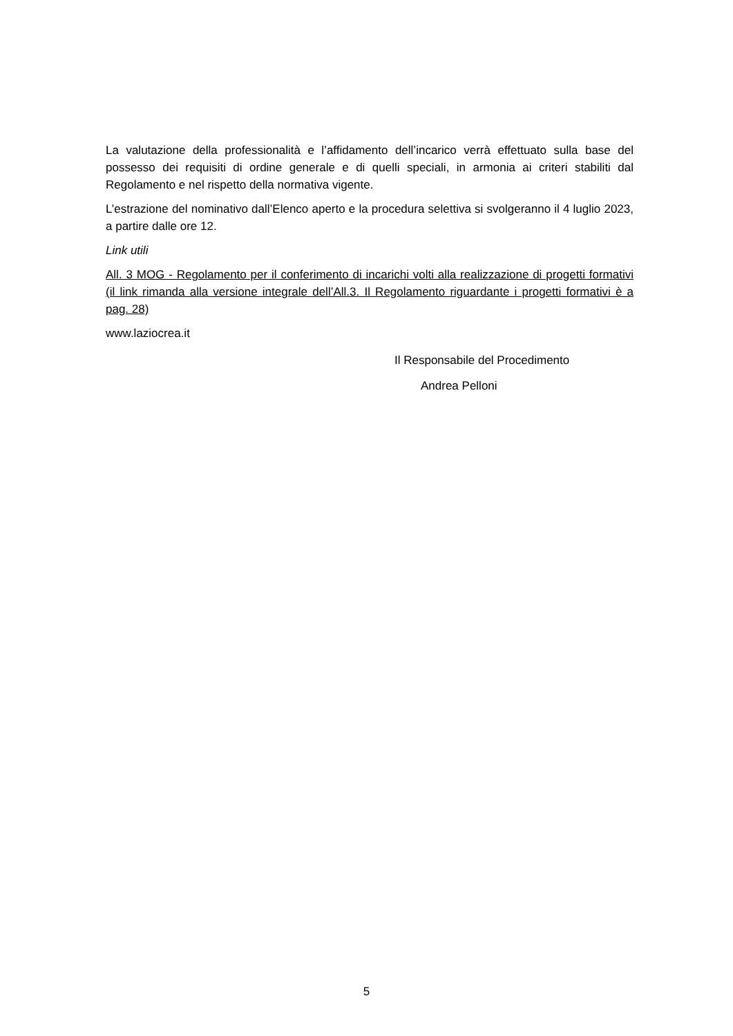La valutazione della professionalità e l’affidamento dell’incarico verrà effettuato sulla base del possesso dei requisiti di ordine generale e di quelli speciali, in armonia ai criteri stabiliti dal Regolamento e nel rispetto della normativa vigente.
L’estrazione del nominativo dall’Elenco aperto e la procedura selettiva si svolgeranno il 4 luglio 2023, a partire dalle ore 12.
Link utili
All. 3 MOG - Regolamento per il conferimento di incarichi volti alla realizzazione di progetti formativi (il link rimanda alla versione integrale dell’All.3. Il Regolamento riguardante i progetti formativi è a pag. 28)
www.laziocrea.it
Il Responsabile del Procedimento
Andrea Pelloni
5